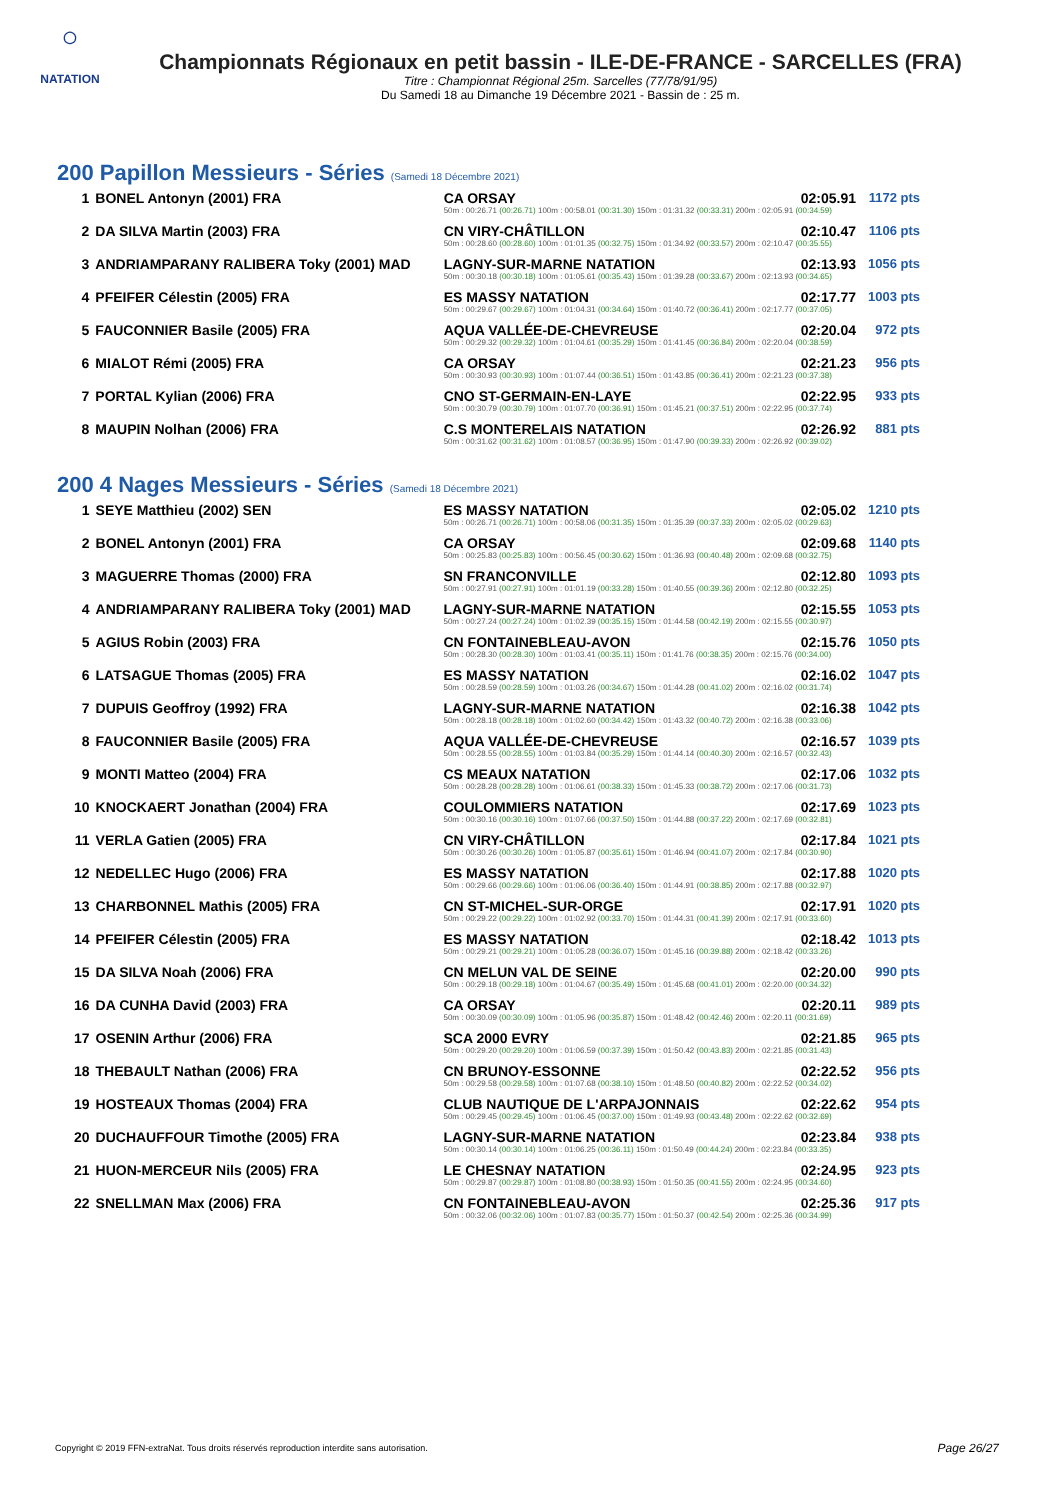◯
NATATION
Championnats Régionaux en petit bassin - ILE-DE-FRANCE - SARCELLES (FRA)
Titre : Championnat Régional 25m. Sarcelles (77/78/91/95)
Du Samedi 18 au Dimanche 19 Décembre 2021 - Bassin de : 25 m.
200 Papillon Messieurs - Séries (Samedi 18 Décembre 2021)
| 1 | BONEL Antonyn (2001) FRA | CA ORSAY | 02:05.91 | 1172 pts |
| | | 50m : 00:26.71 (00:26.71) 100m : 00:58.01 (00:31.30) 150m : 01:31.32 (00:33.31) 200m : 02:05.91 (00:34.59) | | |
| 2 | DA SILVA Martin (2003) FRA | CN VIRY-CHÂTILLON | 02:10.47 | 1106 pts |
| | | 50m : 00:28.60 (00:28.60) 100m : 01:01.35 (00:32.75) 150m : 01:34.92 (00:33.57) 200m : 02:10.47 (00:35.55) | | |
| 3 | ANDRIAMPARANY RALIBERA Toky (2001) MAD | LAGNY-SUR-MARNE NATATION | 02:13.93 | 1056 pts |
| | | 50m : 00:30.18 (00:30.18) 100m : 01:05.61 (00:35.43) 150m : 01:39.28 (00:33.67) 200m : 02:13.93 (00:34.65) | | |
| 4 | PFEIFER Célestin (2005) FRA | ES MASSY NATATION | 02:17.77 | 1003 pts |
| | | 50m : 00:29.67 (00:29.67) 100m : 01:04.31 (00:34.64) 150m : 01:40.72 (00:36.41) 200m : 02:17.77 (00:37.05) | | |
| 5 | FAUCONNIER Basile (2005) FRA | AQUA VALLÉE-DE-CHEVREUSE | 02:20.04 | 972 pts |
| | | 50m : 00:29.32 (00:29.32) 100m : 01:04.61 (00:35.29) 150m : 01:41.45 (00:36.84) 200m : 02:20.04 (00:38.59) | | |
| 6 | MIALOT Rémi (2005) FRA | CA ORSAY | 02:21.23 | 956 pts |
| | | 50m : 00:30.93 (00:30.93) 100m : 01:07.44 (00:36.51) 150m : 01:43.85 (00:36.41) 200m : 02:21.23 (00:37.38) | | |
| 7 | PORTAL Kylian (2006) FRA | CNO ST-GERMAIN-EN-LAYE | 02:22.95 | 933 pts |
| | | 50m : 00:30.79 (00:30.79) 100m : 01:07.70 (00:36.91) 150m : 01:45.21 (00:37.51) 200m : 02:22.95 (00:37.74) | | |
| 8 | MAUPIN Nolhan (2006) FRA | C.S MONTERELAIS NATATION | 02:26.92 | 881 pts |
| | | 50m : 00:31.62 (00:31.62) 100m : 01:08.57 (00:36.95) 150m : 01:47.90 (00:39.33) 200m : 02:26.92 (00:39.02) | | |
200 4 Nages Messieurs - Séries (Samedi 18 Décembre 2021)
| 1 | SEYE Matthieu (2002) SEN | ES MASSY NATATION | 02:05.02 | 1210 pts |
| | | 50m : 00:26.71 (00:26.71) 100m : 00:58.06 (00:31.35) 150m : 01:35.39 (00:37.33) 200m : 02:05.02 (00:29.63) | | |
| 2 | BONEL Antonyn (2001) FRA | CA ORSAY | 02:09.68 | 1140 pts |
| | | 50m : 00:25.83 (00:25.83) 100m : 00:56.45 (00:30.62) 150m : 01:36.93 (00:40.48) 200m : 02:09.68 (00:32.75) | | |
| 3 | MAGUERRE Thomas (2000) FRA | SN FRANCONVILLE | 02:12.80 | 1093 pts |
| | | 50m : 00:27.91 (00:27.91) 100m : 01:01.19 (00:33.28) 150m : 01:40.55 (00:39.36) 200m : 02:12.80 (00:32.25) | | |
| 4 | ANDRIAMPARANY RALIBERA Toky (2001) MAD | LAGNY-SUR-MARNE NATATION | 02:15.55 | 1053 pts |
| | | 50m : 00:27.24 (00:27.24) 100m : 01:02.39 (00:35.15) 150m : 01:44.58 (00:42.19) 200m : 02:15.55 (00:30.97) | | |
| 5 | AGIUS Robin (2003) FRA | CN FONTAINEBLEAU-AVON | 02:15.76 | 1050 pts |
| | | 50m : 00:28.30 (00:28.30) 100m : 01:03.41 (00:35.11) 150m : 01:41.76 (00:38.35) 200m : 02:15.76 (00:34.00) | | |
| 6 | LATSAGUE Thomas (2005) FRA | ES MASSY NATATION | 02:16.02 | 1047 pts |
| | | 50m : 00:28.59 (00:28.59) 100m : 01:03.26 (00:34.67) 150m : 01:44.28 (00:41.02) 200m : 02:16.02 (00:31.74) | | |
| 7 | DUPUIS Geoffroy (1992) FRA | LAGNY-SUR-MARNE NATATION | 02:16.38 | 1042 pts |
| | | 50m : 00:28.18 (00:28.18) 100m : 01:02.60 (00:34.42) 150m : 01:43.32 (00:40.72) 200m : 02:16.38 (00:33.06) | | |
| 8 | FAUCONNIER Basile (2005) FRA | AQUA VALLÉE-DE-CHEVREUSE | 02:16.57 | 1039 pts |
| | | 50m : 00:28.55 (00:28.55) 100m : 01:03.84 (00:35.29) 150m : 01:44.14 (00:40.30) 200m : 02:16.57 (00:32.43) | | |
| 9 | MONTI Matteo (2004) FRA | CS MEAUX NATATION | 02:17.06 | 1032 pts |
| | | 50m : 00:28.28 (00:28.28) 100m : 01:06.61 (00:38.33) 150m : 01:45.33 (00:38.72) 200m : 02:17.06 (00:31.73) | | |
| 10 | KNOCKAERT Jonathan (2004) FRA | COULOMMIERS NATATION | 02:17.69 | 1023 pts |
| | | 50m : 00:30.16 (00:30.16) 100m : 01:07.66 (00:37.50) 150m : 01:44.88 (00:37.22) 200m : 02:17.69 (00:32.81) | | |
| 11 | VERLA Gatien (2005) FRA | CN VIRY-CHÂTILLON | 02:17.84 | 1021 pts |
| | | 50m : 00:30.26 (00:30.26) 100m : 01:05.87 (00:35.61) 150m : 01:46.94 (00:41.07) 200m : 02:17.84 (00:30.90) | | |
| 12 | NEDELLEC Hugo (2006) FRA | ES MASSY NATATION | 02:17.88 | 1020 pts |
| | | 50m : 00:29.66 (00:29.66) 100m : 01:06.06 (00:36.40) 150m : 01:44.91 (00:38.85) 200m : 02:17.88 (00:32.97) | | |
| 13 | CHARBONNEL Mathis (2005) FRA | CN ST-MICHEL-SUR-ORGE | 02:17.91 | 1020 pts |
| | | 50m : 00:29.22 (00:29.22) 100m : 01:02.92 (00:33.70) 150m : 01:44.31 (00:41.39) 200m : 02:17.91 (00:33.60) | | |
| 14 | PFEIFER Célestin (2005) FRA | ES MASSY NATATION | 02:18.42 | 1013 pts |
| | | 50m : 00:29.21 (00:29.21) 100m : 01:05.28 (00:36.07) 150m : 01:45.16 (00:39.88) 200m : 02:18.42 (00:33.26) | | |
| 15 | DA SILVA Noah (2006) FRA | CN MELUN VAL DE SEINE | 02:20.00 | 990 pts |
| | | 50m : 00:29.18 (00:29.18) 100m : 01:04.67 (00:35.49) 150m : 01:45.68 (00:41.01) 200m : 02:20.00 (00:34.32) | | |
| 16 | DA CUNHA David (2003) FRA | CA ORSAY | 02:20.11 | 989 pts |
| | | 50m : 00:30.09 (00:30.09) 100m : 01:05.96 (00:35.87) 150m : 01:48.42 (00:42.46) 200m : 02:20.11 (00:31.69) | | |
| 17 | OSENIN Arthur (2006) FRA | SCA 2000 EVRY | 02:21.85 | 965 pts |
| | | 50m : 00:29.20 (00:29.20) 100m : 01:06.59 (00:37.39) 150m : 01:50.42 (00:43.83) 200m : 02:21.85 (00:31.43) | | |
| 18 | THEBAULT Nathan (2006) FRA | CN BRUNOY-ESSONNE | 02:22.52 | 956 pts |
| | | 50m : 00:29.58 (00:29.58) 100m : 01:07.68 (00:38.10) 150m : 01:48.50 (00:40.82) 200m : 02:22.52 (00:34.02) | | |
| 19 | HOSTEAUX Thomas (2004) FRA | CLUB NAUTIQUE DE L'ARPAJONNAIS | 02:22.62 | 954 pts |
| | | 50m : 00:29.45 (00:29.45) 100m : 01:06.45 (00:37.00) 150m : 01:49.93 (00:43.48) 200m : 02:22.62 (00:32.69) | | |
| 20 | DUCHAUFFOUR Timothe (2005) FRA | LAGNY-SUR-MARNE NATATION | 02:23.84 | 938 pts |
| | | 50m : 00:30.14 (00:30.14) 100m : 01:06.25 (00:36.11) 150m : 01:50.49 (00:44.24) 200m : 02:23.84 (00:33.35) | | |
| 21 | HUON-MERCEUR Nils (2005) FRA | LE CHESNAY NATATION | 02:24.95 | 923 pts |
| | | 50m : 00:29.87 (00:29.87) 100m : 01:08.80 (00:38.93) 150m : 01:50.35 (00:41.55) 200m : 02:24.95 (00:34.60) | | |
| 22 | SNELLMAN Max (2006) FRA | CN FONTAINEBLEAU-AVON | 02:25.36 | 917 pts |
| | | 50m : 00:32.06 (00:32.06) 100m : 01:07.83 (00:35.77) 150m : 01:50.37 (00:42.54) 200m : 02:25.36 (00:34.99) | | |
Copyright © 2019 FFN-extraNat. Tous droits réservés reproduction interdite sans autorisation.
Page 26/27